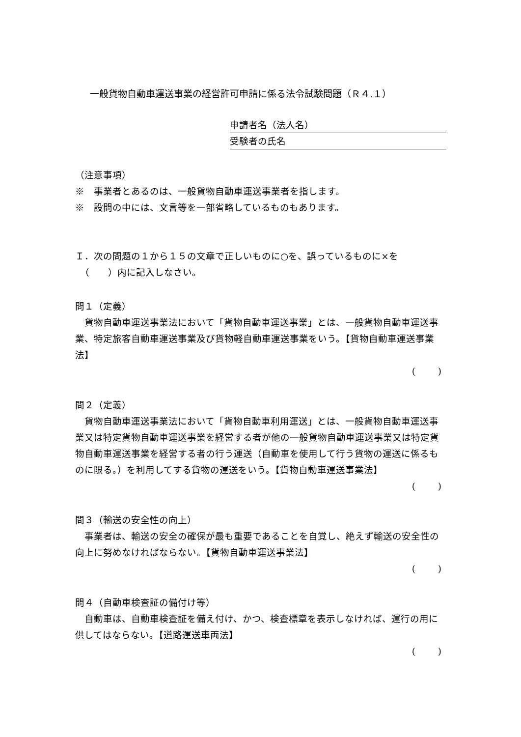一般貨物自動車運送事業の経営許可申請に係る法令試験問題（Ｒ４.１）
申請者名（法人名）
受験者の氏名
（注意事項）
※　事業者とあるのは、一般貨物自動車運送事業者を指します。
※　設問の中には、文言等を一部省略しているものもあります。
Ｉ．次の問題の１から１５の文章で正しいものに○を、誤っているものに×を
　（　　）内に記入しなさい。
問１（定義）
　貨物自動車運送事業法において「貨物自動車運送事業」とは、一般貨物自動車運送事業、特定旅客自動車運送事業及び貨物軽自動車運送事業をいう。【貨物自動車運送事業法】
( )
問２（定義）
　貨物自動車運送事業法において「貨物自動車利用運送」とは、一般貨物自動車運送事業又は特定貨物自動車運送事業を経営する者が他の一般貨物自動車運送事業又は特定貨物自動車運送事業を経営する者の行う運送（自動車を使用して行う貨物の運送に係るものに限る。）を利用してする貨物の運送をいう。【貨物自動車運送事業法】
( )
問３（輸送の安全性の向上）
　事業者は、輸送の安全の確保が最も重要であることを自覚し、絶えず輸送の安全性の向上に努めなければならない。【貨物自動車運送事業法】
( )
問４（自動車検査証の備付け等）
　自動車は、自動車検査証を備え付け、かつ、検査標章を表示しなければ、運行の用に供してはならない。【道路運送車両法】
( )